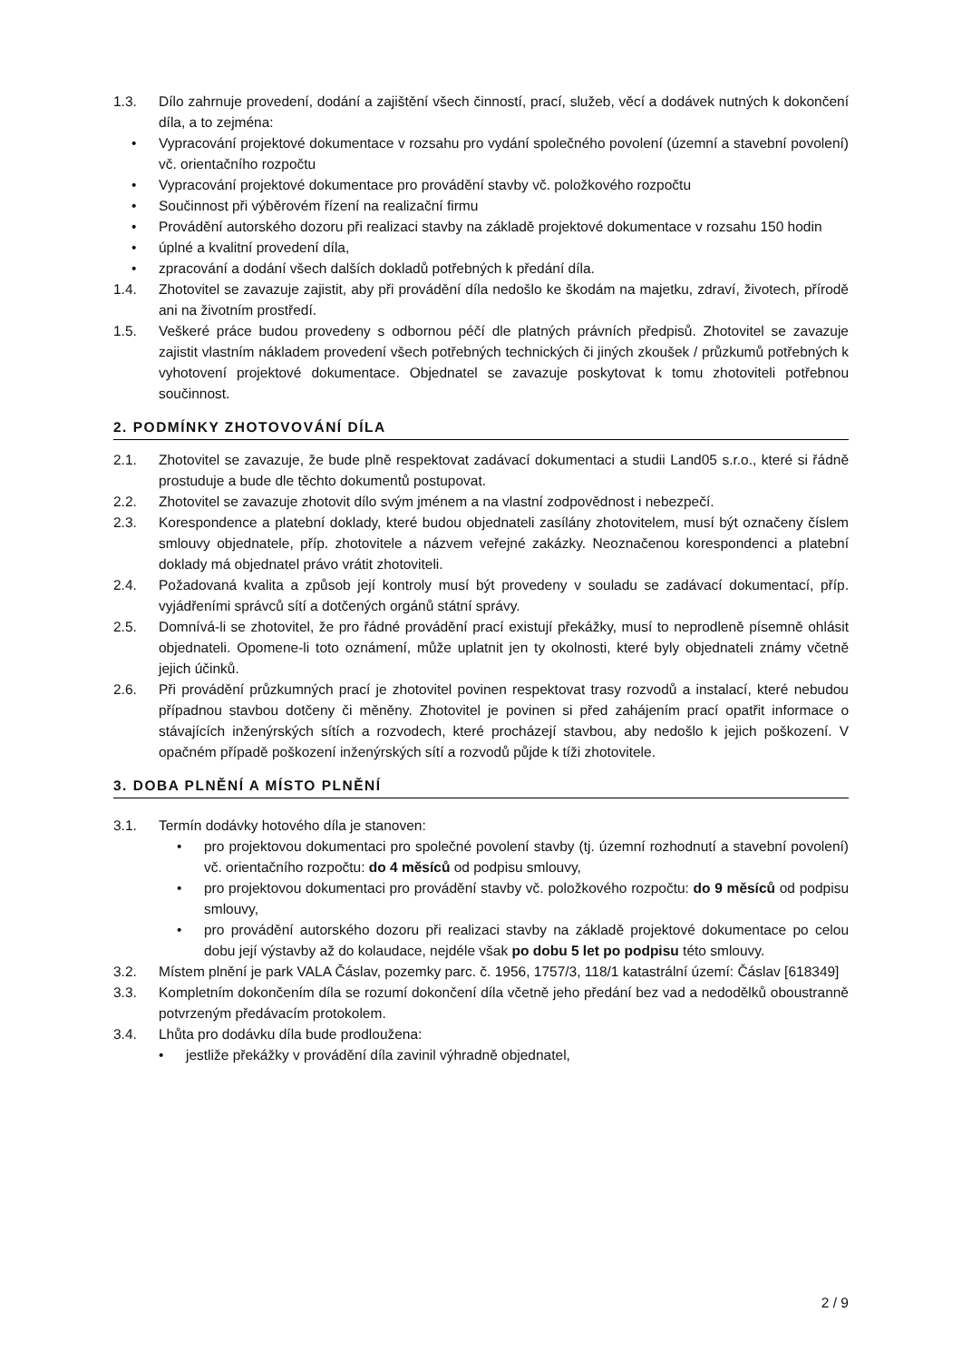1.3. Dílo zahrnuje provedení, dodání a zajištění všech činností, prací, služeb, věcí a dodávek nutných k dokončení díla, a to zejména:
• Vypracování projektové dokumentace v rozsahu pro vydání společného povolení (územní a stavební povolení) vč. orientačního rozpočtu
• Vypracování projektové dokumentace pro provádění stavby vč. položkového rozpočtu
• Součinnost při výběrovém řízení na realizační firmu
• Provádění autorského dozoru při realizaci stavby na základě projektové dokumentace v rozsahu 150 hodin
• úplné a kvalitní provedení díla,
• zpracování a dodání všech dalších dokladů potřebných k předání díla.
1.4. Zhotovitel se zavazuje zajistit, aby při provádění díla nedošlo ke škodám na majetku, zdraví, životech, přírodě ani na životním prostředí.
1.5. Veškeré práce budou provedeny s odbornou péčí dle platných právních předpisů. Zhotovitel se zavazuje zajistit vlastním nákladem provedení všech potřebných technických či jiných zkoušek / průzkumů potřebných k vyhotovení projektové dokumentace. Objednatel se zavazuje poskytovat k tomu zhotoviteli potřebnou součinnost.
2. PODMÍNKY ZHOTOVOVÁNÍ DÍLA
2.1. Zhotovitel se zavazuje, že bude plně respektovat zadávací dokumentaci a studii Land05 s.r.o., které si řádně prostuduje a bude dle těchto dokumentů postupovat.
2.2. Zhotovitel se zavazuje zhotovit dílo svým jménem a na vlastní zodpovědnost i nebezpečí.
2.3. Korespondence a platební doklady, které budou objednateli zasílány zhotovitelem, musí být označeny číslem smlouvy objednatele, příp. zhotovitele a názvem veřejné zakázky. Neoznačenou korespondenci a platební doklady má objednatel právo vrátit zhotoviteli.
2.4. Požadovaná kvalita a způsob její kontroly musí být provedeny v souladu se zadávací dokumentací, příp. vyjádřeními správců sítí a dotčených orgánů státní správy.
2.5. Domnívá-li se zhotovitel, že pro řádné provádění prací existují překážky, musí to neprodleně písemně ohlásit objednateli. Opomene-li toto oznámení, může uplatnit jen ty okolnosti, které byly objednateli známy včetně jejich účinků.
2.6. Při provádění průzkumných prací je zhotovitel povinen respektovat trasy rozvodů a instalací, které nebudou případnou stavbou dotčeny či měněny. Zhotovitel je povinen si před zahájením prací opatřit informace o stávajících inženýrských sítích a rozvodech, které procházejí stavbou, aby nedošlo k jejich poškození. V opačném případě poškození inženýrských sítí a rozvodů půjde k tíži zhotovitele.
3. DOBA PLNĚNÍ A MÍSTO PLNĚNÍ
3.1. Termín dodávky hotového díla je stanoven:
• pro projektovou dokumentaci pro společné povolení stavby (tj. územní rozhodnutí a stavební povolení) vč. orientačního rozpočtu: do 4 měsíců od podpisu smlouvy,
• pro projektovou dokumentaci pro provádění stavby vč. položkového rozpočtu: do 9 měsíců od podpisu smlouvy,
• pro provádění autorského dozoru při realizaci stavby na základě projektové dokumentace po celou dobu její výstavby až do kolaudace, nejdéle však po dobu 5 let po podpisu této smlouvy.
3.2. Místem plnění je park VALA Čáslav, pozemky parc. č. 1956, 1757/3, 118/1 katastrální území: Čáslav [618349]
3.3. Kompletním dokončením díla se rozumí dokončení díla včetně jeho předání bez vad a nedodělků oboustranně potvrzeným předávacím protokolem.
3.4. Lhůta pro dodávku díla bude prodloužena:
• jestliže překážky v provádění díla zavinil výhradně objednatel,
2 / 9